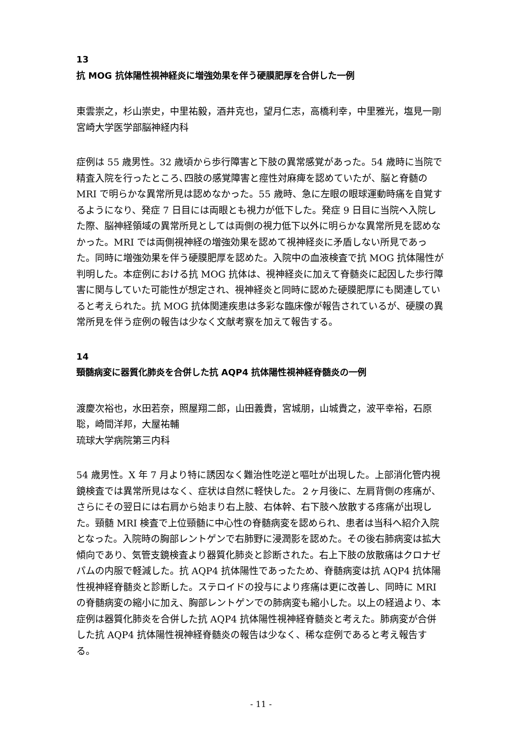13
抗 MOG 抗体陽性視神経炎に増強効果を伴う硬膜肥厚を合併した一例
東雲崇之，杉山崇史，中里祐毅，酒井克也，望月仁志，高橋利幸，中里雅光，塩見一剛
宮崎大学医学部脳神経内科
症例は 55 歳男性。32 歳頃から歩行障害と下肢の異常感覚があった。54 歳時に当院で精査入院を行ったところ､四肢の感覚障害と痙性対麻痺を認めていたが、脳と脊髄の MRI で明らかな異常所見は認めなかった。55 歳時、急に左眼の眼球運動時痛を自覚するようになり、発症 7 日目には両眼とも視力が低下した。発症 9 日目に当院へ入院した際、脳神経領域の異常所見としては両側の視力低下以外に明らかな異常所見を認めなかった。MRI では両側視神経の増強効果を認めて視神経炎に矛盾しない所見であった。同時に増強効果を伴う硬膜肥厚を認めた。入院中の血液検査で抗 MOG 抗体陽性が判明した。本症例における抗 MOG 抗体は、視神経炎に加えて脊髄炎に起因した歩行障害に関与していた可能性が想定され、視神経炎と同時に認めた硬膜肥厚にも関連していると考えられた。抗 MOG 抗体関連疾患は多彩な臨床像が報告されているが、硬膜の異常所見を伴う症例の報告は少なく文献考察を加えて報告する。
14
頸髄病変に器質化肺炎を合併した抗 AQP4 抗体陽性視神経脊髄炎の一例
渡慶次裕也，水田若奈，照屋翔二郎，山田義貴，宮城朋，山城貴之，波平幸裕，石原 聡，崎間洋邦，大屋祐輔
琉球大学病院第三内科
54 歳男性。X 年 7 月より特に誘因なく難治性吃逆と嘔吐が出現した。上部消化管内視鏡検査では異常所見はなく、症状は自然に軽快した。２ヶ月後に、左肩背側の疼痛が、さらにその翌日には右肩から始まり右上肢、右体幹、右下肢へ放散する疼痛が出現した。頸髄 MRI 検査で上位頸髄に中心性の脊髄病変を認められ、患者は当科へ紹介入院となった。入院時の胸部レントゲンで右肺野に浸潤影を認めた。その後右肺病変は拡大傾向であり、気管支鏡検査より器質化肺炎と診断された。右上下肢の放散痛はクロナゼパムの内服で軽減した。抗 AQP4 抗体陽性であったため、脊髄病変は抗 AQP4 抗体陽性視神経脊髄炎と診断した。ステロイドの投与により疼痛は更に改善し、同時に MRI の脊髄病変の縮小に加え、胸部レントゲンでの肺病変も縮小した。以上の経過より、本症例は器質化肺炎を合併した抗 AQP4 抗体陽性視神経脊髄炎と考えた。肺病変が合併した抗 AQP4 抗体陽性視神経脊髄炎の報告は少なく、稀な症例であると考え報告する。
- 11 -